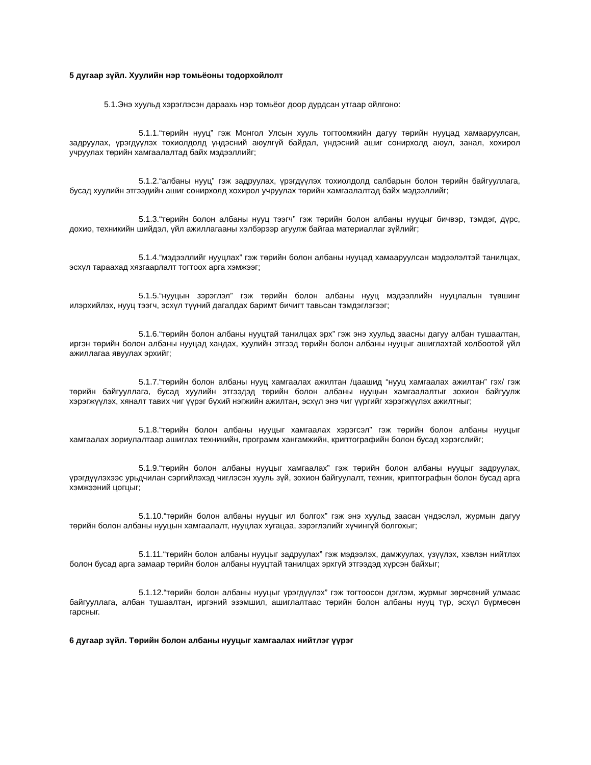5 дугаар зүйл. Хуулийн нэр томьёоны тодорхойлолт
5.1.Энэ хуульд хэрэглэсэн дараахь нэр томьёог доор дурдсан утгаар ойлгоно:
5.1.1.“төрийн нууц” гэж Монгол Улсын хууль тогтоомжийн дагуу төрийн нууцад хамааруулсан, задруулах, үрэгдүүлэх тохиолдолд үндэсний аюулгүй байдал, үндэсний ашиг сонирхолд аюул, занал, хохирол учруулах төрийн хамгаалалтад байх мэдээллийг;
5.1.2.“албаны нууц” гэж задруулах, үрэгдүүлэх тохиолдолд салбарын болон төрийн байгууллага, бусад хуулийн этгээдийн ашиг сонирхолд хохирол учруулах төрийн хамгаалалтад байх мэдээллийг;
5.1.3.“төрийн болон албаны нууц тээгч” гэж төрийн болон албаны нууцыг бичвэр, тэмдэг, дүрс, дохио, техникийн шийдэл, үйл ажиллагааны хэлбэрээр агуулж байгаа материаллаг зүйлийг;
5.1.4.“мэдээллийг нууцлах” гэж төрийн болон албаны нууцад хамааруулсан мэдээлэлтэй танилцах, эсхүл тараахад хязгаарлалт тогтоох арга хэмжээг;
5.1.5.“нууцын зэрэглэл” гэж төрийн болон албаны нууц мэдээллийн нууцлалын түвшинг илэрхийлэх, нууц тээгч, эсхүл түүний дагалдах баримт бичигт тавьсан тэмдэглэгээг;
5.1.6.“төрийн болон албаны нууцтай танилцах эрх” гэж энэ хуульд заасны дагуу албан тушаалтан, иргэн төрийн болон албаны нууцад хандах, хуулийн этгээд төрийн болон албаны нууцыг ашиглахтай холбоотой үйл ажиллагаа явуулах эрхийг;
5.1.7.“төрийн болон албаны нууц хамгаалах ажилтан /цаашид “нууц хамгаалах ажилтан” гэх/ гэж төрийн байгууллага, бусад хуулийн этгээдэд төрийн болон албаны нууцын хамгаалалтыг зохион байгуулж хэрэгжүүлэх, хяналт тавих чиг үүрэг бүхий нэгжийн ажилтан, эсхүл энэ чиг үүргийг хэрэгжүүлэх ажилтныг;
5.1.8.“төрийн болон албаны нууцыг хамгаалах хэрэгсэл” гэж төрийн болон албаны нууцыг хамгаалах зориулалтаар ашиглах техникийн, программ хангамжийн, криптографийн болон бусад хэрэгслийг;
5.1.9.“төрийн болон албаны нууцыг хамгаалах” гэж төрийн болон албаны нууцыг задруулах, үрэгдүүлэхээс урьдчилан сэргийлэхэд чиглэсэн хууль зүй, зохион байгуулалт, техник, криптографын болон бусад арга хэмжээний цогцыг;
5.1.10.“төрийн болон албаны нууцыг ил болгох” гэж энэ хуульд заасан үндэслэл, журмын дагуу төрийн болон албаны нууцын хамгаалалт, нууцлах хугацаа, зэрэглэлийг хүчингүй болгохыг;
5.1.11.“төрийн болон албаны нууцыг задруулах” гэж мэдээлэх, дамжуулах, үзүүлэх, хэвлэн нийтлэх болон бусад арга замаар төрийн болон албаны нууцтай танилцах эрхгүй этгээдэд хүрсэн байхыг;
5.1.12.“төрийн болон албаны нууцыг үрэгдүүлэх” гэж тогтоосон дэглэм, журмыг зөрчсөний улмаас байгууллага, албан тушаалтан, иргэний эзэмшил, ашиглалтаас төрийн болон албаны нууц түр, эсхүл бүрмөсөн гарсныг.
6 дугаар зүйл. Төрийн болон албаны нууцыг хамгаалах нийтлэг үүрэг